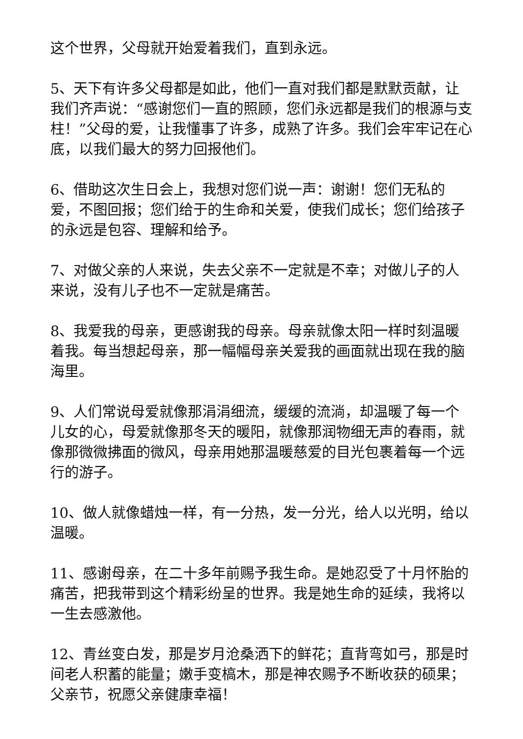这个世界，父母就开始爱着我们，直到永远。
5、天下有许多父母都是如此，他们一直对我们都是默默贡献，让我们齐声说：“感谢您们一直的照顾，您们永远都是我们的根源与支柱！”父母的爱，让我懂事了许多，成熟了许多。我们会牢牢记在心底，以我们最大的努力回报他们。
6、借助这次生日会上，我想对您们说一声：谢谢！您们无私的爱，不图回报；您们给于的生命和关爱，使我们成长；您们给孩子的永远是包容、理解和给予。
7、对做父亲的人来说，失去父亲不一定就是不幸；对做儿子的人来说，没有儿子也不一定就是痛苦。
8、我爱我的母亲，更感谢我的母亲。母亲就像太阳一样时刻温暖着我。每当想起母亲，那一幅幅母亲关爱我的画面就出现在我的脑海里。
9、人们常说母爱就像那涓涓细流，缓缓的流淌，却温暖了每一个儿女的心，母爱就像那冬天的暖阳，就像那润物细无声的春雨，就像那微微拂面的微风，母亲用她那温暖慈爱的目光包裹着每一个远行的游子。
10、做人就像蜡烛一样，有一分热，发一分光，给人以光明，给以温暖。
11、感谢母亲，在二十多年前赐予我生命。是她忍受了十月怀胎的痛苦，把我带到这个精彩纷呈的世界。我是她生命的延续，我将以一生去感激他。
12、青丝变白发，那是岁月沧桑洒下的鲜花；直背弯如弓，那是时间老人积蓄的能量；嫩手变槁木，那是神农赐予不断收获的硕果；父亲节，祝愿父亲健康幸福！